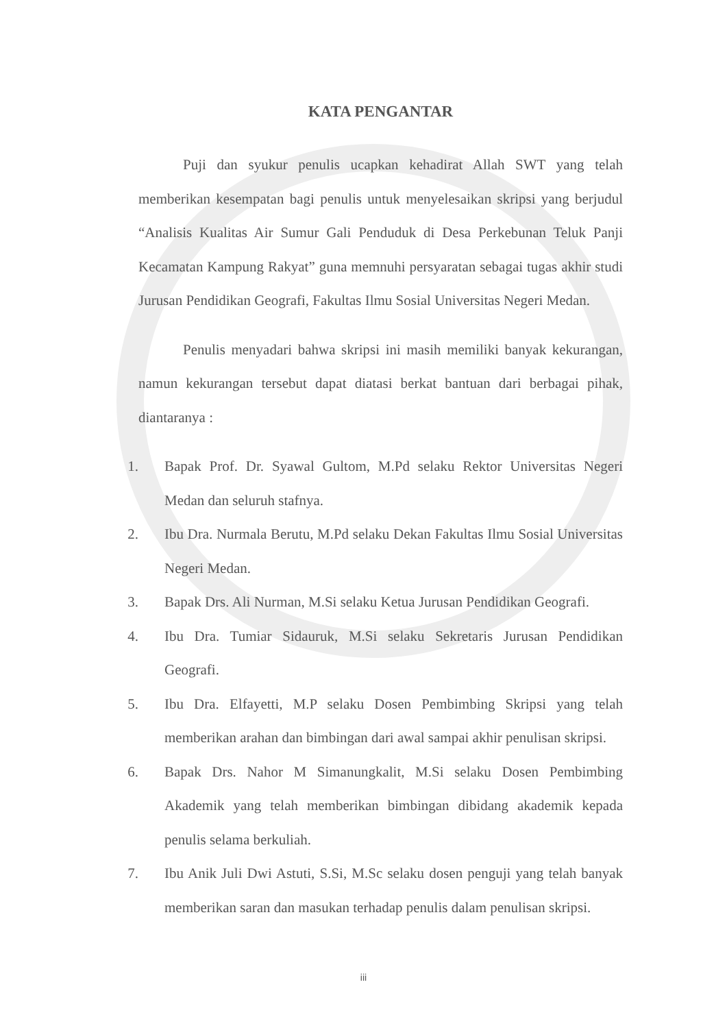KATA PENGANTAR
Puji dan syukur penulis ucapkan kehadirat Allah SWT yang telah memberikan kesempatan bagi penulis untuk menyelesaikan skripsi yang berjudul “Analisis Kualitas Air Sumur Gali Penduduk di Desa Perkebunan Teluk Panji Kecamatan Kampung Rakyat” guna memnuhi persyaratan sebagai tugas akhir studi Jurusan Pendidikan Geografi, Fakultas Ilmu Sosial Universitas Negeri Medan.
Penulis menyadari bahwa skripsi ini masih memiliki banyak kekurangan, namun kekurangan tersebut dapat diatasi berkat bantuan dari berbagai pihak, diantaranya :
1. Bapak Prof. Dr. Syawal Gultom, M.Pd selaku Rektor Universitas Negeri Medan dan seluruh stafnya.
2. Ibu Dra. Nurmala Berutu, M.Pd selaku Dekan Fakultas Ilmu Sosial Universitas Negeri Medan.
3. Bapak Drs. Ali Nurman, M.Si selaku Ketua Jurusan Pendidikan Geografi.
4. Ibu Dra. Tumiar Sidauruk, M.Si selaku Sekretaris Jurusan Pendidikan Geografi.
5. Ibu Dra. Elfayetti, M.P selaku Dosen Pembimbing Skripsi yang telah memberikan arahan dan bimbingan dari awal sampai akhir penulisan skripsi.
6. Bapak Drs. Nahor M Simanungkalit, M.Si selaku Dosen Pembimbing Akademik yang telah memberikan bimbingan dibidang akademik kepada penulis selama berkuliah.
7. Ibu Anik Juli Dwi Astuti, S.Si, M.Sc selaku dosen penguji yang telah banyak memberikan saran dan masukan terhadap penulis dalam penulisan skripsi.
iii